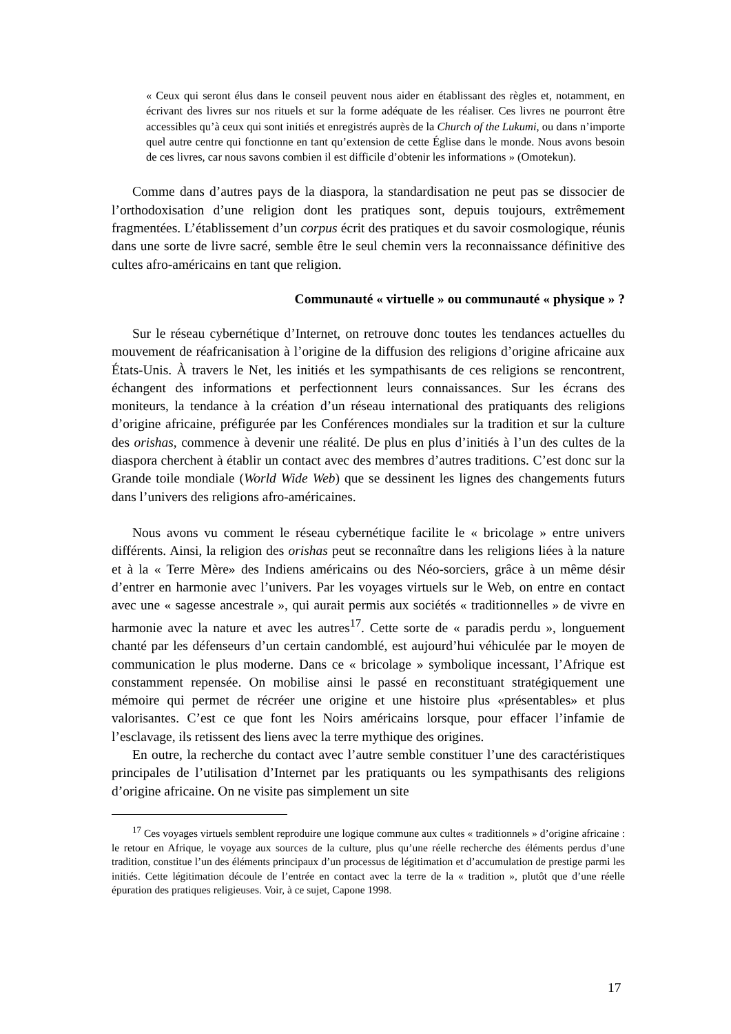« Ceux qui seront élus dans le conseil peuvent nous aider en établissant des règles et, notamment, en écrivant des livres sur nos rituels et sur la forme adéquate de les réaliser. Ces livres ne pourront être accessibles qu’à ceux qui sont initiés et enregistrés auprès de la Church of the Lukumi, ou dans n’importe quel autre centre qui fonctionne en tant qu’extension de cette Église dans le monde. Nous avons besoin de ces livres, car nous savons combien il est difficile d’obtenir les informations » (Omotekun).
Comme dans d’autres pays de la diaspora, la standardisation ne peut pas se dissocier de l’orthodoxisation d’une religion dont les pratiques sont, depuis toujours, extrêmement fragmentées. L’établissement d’un corpus écrit des pratiques et du savoir cosmologique, réunis dans une sorte de livre sacré, semble être le seul chemin vers la reconnaissance définitive des cultes afro-américains en tant que religion.
Communauté « virtuelle » ou communauté « physique » ?
Sur le réseau cybernétique d’Internet, on retrouve donc toutes les tendances actuelles du mouvement de réafricanisation à l’origine de la diffusion des religions d’origine africaine aux États-Unis. À travers le Net, les initiés et les sympathisants de ces religions se rencontrent, échangent des informations et perfectionnent leurs connaissances. Sur les écrans des moniteurs, la tendance à la création d’un réseau international des pratiquants des religions d’origine africaine, préfigurée par les Conférences mondiales sur la tradition et sur la culture des orishas, commence à devenir une réalité. De plus en plus d’initiés à l’un des cultes de la diaspora cherchent à établir un contact avec des membres d’autres traditions. C’est donc sur la Grande toile mondiale (World Wide Web) que se dessinent les lignes des changements futurs dans l’univers des religions afro-américaines.
Nous avons vu comment le réseau cybernétique facilite le « bricolage » entre univers différents. Ainsi, la religion des orishas peut se reconnaître dans les religions liées à la nature et à la « Terre Mère» des Indiens américains ou des Néo-sorciers, grâce à un même désir d’entrer en harmonie avec l’univers. Par les voyages virtuels sur le Web, on entre en contact avec une « sagesse ancestrale », qui aurait permis aux sociétés « traditionnelles » de vivre en harmonie avec la nature et avec les autres<sup>17</sup>. Cette sorte de « paradis perdu », longuement chanté par les défenseurs d’un certain candomblé, est aujourd’hui véhiculée par le moyen de communication le plus moderne. Dans ce « bricolage » symbolique incessant, l’Afrique est constamment repensée. On mobilise ainsi le passé en reconstituant stratégiquement une mémoire qui permet de récréer une origine et une histoire plus «présentables» et plus valorisantes. C’est ce que font les Noirs américains lorsque, pour effacer l’infamie de l’esclavage, ils retissent des liens avec la terre mythique des origines.
En outre, la recherche du contact avec l’autre semble constituer l’une des caractéristiques principales de l’utilisation d’Internet par les pratiquants ou les sympathisants des religions d’origine africaine. On ne visite pas simplement un site
<sup>17</sup> Ces voyages virtuels semblent reproduire une logique commune aux cultes « traditionnels » d’origine africaine : le retour en Afrique, le voyage aux sources de la culture, plus qu’une réelle recherche des éléments perdus d’une tradition, constitue l’un des éléments principaux d’un processus de légitimation et d’accumulation de prestige parmi les initiés. Cette légitimation découle de l’entrée en contact avec la terre de la « tradition », plutôt que d’une réelle épuration des pratiques religieuses. Voir, à ce sujet, Capone 1998.
17